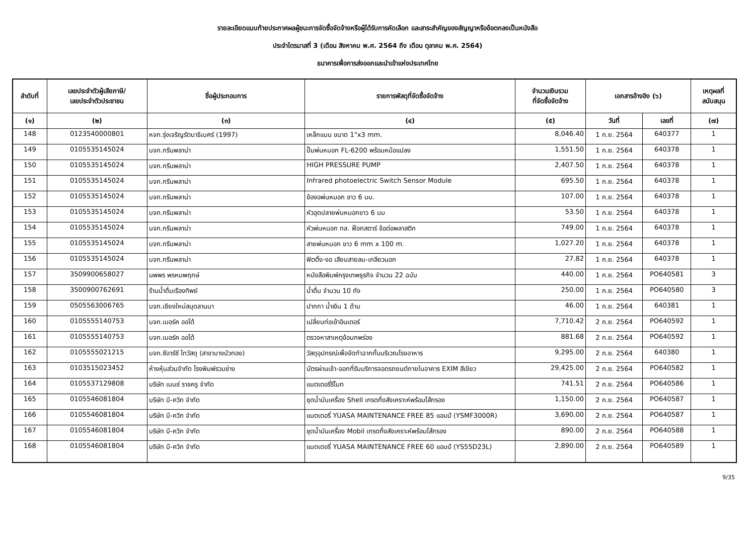รายละเอียดแนบท้ายประกาศผลผู้ชนะการจัดซื้อจัดจ้างหรือผู้ได้รับการคัดเลือก และสาระสำคัญของสัญญาหรือข้อตกลงเป็นหนังสือ
ประจำไตรมาสที่ 3 (เดือน สิงหาคม พ.ศ. 2564 ถึง เดือน ตุลาคม พ.ศ. 2564)
ธนาคารเพื่อการส่งออกและนำเข้าแห่งประเทศไทย
| ลำดับที่ | เลขประจำตัวผู้เสียภาษี/ เลขประจำตัวประชาชน | ชื่อผู้ประกอบการ | รายการพัสดุที่จัดซื้อจัดจ้าง | จำนวนเงินรวม ที่จัดซื้อจัดจ้าง | เอกสารอ้างอิง (๖) | | เหตุผลที่ สนับสนุน |
| --- | --- | --- | --- | --- | --- | --- | --- |
| (๑) | (๒) | (๓) | (๔) | (๕) | วันที่ | เลขที่ | (๗) |
| 148 | 0123540000801 | หจก.รุ่งเจริญรัตนาธิเบศร์ (1997) | เหล็กแบน ขนาด 1"x3 mm. | 8,046.40 | 1 ก.ย. 2564 | 640377 | 1 |
| 149 | 0105535145024 | บจก.กรีนพลาน่า | ปั๊มพ่นหมอก FL-6200 พร้อมหม้อแปลง | 1,551.50 | 1 ก.ย. 2564 | 640378 | 1 |
| 150 | 0105535145024 | บจก.กรีนพลาน่า | HIGH PRESSURE PUMP | 2,407.50 | 1 ก.ย. 2564 | 640378 | 1 |
| 151 | 0105535145024 | บจก.กรีนพลาน่า | Infrared photoelectric Switch Sensor Module | 695.50 | 1 ก.ย. 2564 | 640378 | 1 |
| 152 | 0105535145024 | บจก.กรีนพลาน่า | ข้องอพ่นหมอก ขาว 6 มม. | 107.00 | 1 ก.ย. 2564 | 640378 | 1 |
| 153 | 0105535145024 | บจก.กรีนพลาน่า | หัวอุดปลายพ่นหมอกขาว 6 มม | 53.50 | 1 ก.ย. 2564 | 640378 | 1 |
| 154 | 0105535145024 | บจก.กรีนพลาน่า | หัวพ่นหมอก ทล. ฟ็อกสตาร์ ข้อต่อพลาสติก | 749.00 | 1 ก.ย. 2564 | 640378 | 1 |
| 155 | 0105535145024 | บจก.กรีนพลาน่า | สายพ่นหมอก ขาว 6 mm x 100 m. | 1,027.20 | 1 ก.ย. 2564 | 640378 | 1 |
| 156 | 0105535145024 | บจก.กรีนพลาน่า | ฟิตติ้ง-งอ เสียบสายลม-เกลียวนอก | 27.82 | 1 ก.ย. 2564 | 640378 | 1 |
| 157 | 3509900658027 | นพพร พรหมพฤกษ์ | หนังสือพิมพ์กรุงเทพธุรกิจ จำนวน 22 ฉบับ | 440.00 | 1 ก.ย. 2564 | PO640581 | 3 |
| 158 | 3500900762691 | ร้านน้ำดื่มเรืองทิพย์ | น้ำดื่ม จำนวน 10 ถัง | 250.00 | 1 ก.ย. 2564 | PO640580 | 3 |
| 159 | 0505563006765 | บจก.เชียงใหม่สมุดลานนา | ปากกา น้ำเงิน 1 ด้าม | 46.00 | 1 ก.ย. 2564 | 640381 | 1 |
| 160 | 0105555140753 | บจก.เมอร์ค ออโต้ | เปลี่ยนท่อเข้าอินเตอร์ | 7,710.42 | 2 ก.ย. 2564 | PO640592 | 1 |
| 161 | 0105555140753 | บจก.เมอร์ค ออโต้ | ตรวจหาสาเหตุข้อบกพร่อง | 881.68 | 2 ก.ย. 2564 | PO640592 | 1 |
| 162 | 0105555021215 | บจก.ซีอาร์ซี ไทวัสดุ (สาขาบางบัวทอง) | วัสดุอุปกรณ์เพื่อจัดทำฉากกั้นบริเวณโรงอาหาร | 9,295.00 | 2 ก.ย. 2564 | 640380 | 1 |
| 163 | 0103515023452 | ห้างหุ้นส่วนจำกัด โรงพิมพ์รวมช่าง | บัตรผ่านเข้า-ออกที่รับบริการจอดรถยนต์ภายในอาคาร EXIM สีเขียว | 29,425.00 | 2 ก.ย. 2564 | PO640582 | 1 |
| 164 | 0105537129808 | บริษัท เบนซ์ ราชครู จำกัด | แบตเตอรี่รีโมท | 741.51 | 2 ก.ย. 2564 | PO640586 | 1 |
| 165 | 0105546081804 | บริษัท บี-ควิก จำกัด | ชุดน้ำมันเครื่อง Shell เกรดกึ่งสังเคราะห์พร้อมไส้กรอง | 1,150.00 | 2 ก.ย. 2564 | PO640587 | 1 |
| 166 | 0105546081804 | บริษัท บี-ควิก จำกัด | แบตเตอรี่ YUASA MAINTENANCE FREE 85 แอมป์ (YSMF3000R) | 3,690.00 | 2 ก.ย. 2564 | PO640587 | 1 |
| 167 | 0105546081804 | บริษัท บี-ควิก จำกัด | ชุดน้ำมันเครื่อง Mobil เกรดกึ่งสังเคราะห์พร้อมไส้กรอง | 890.00 | 2 ก.ย. 2564 | PO640588 | 1 |
| 168 | 0105546081804 | บริษัท บี-ควิก จำกัด | แบตเตอรี่ YUASA MAINTENANCE FREE 60 แอมป์ (YS55D23L) | 2,890.00 | 2 ก.ย. 2564 | PO640589 | 1 |
9/35